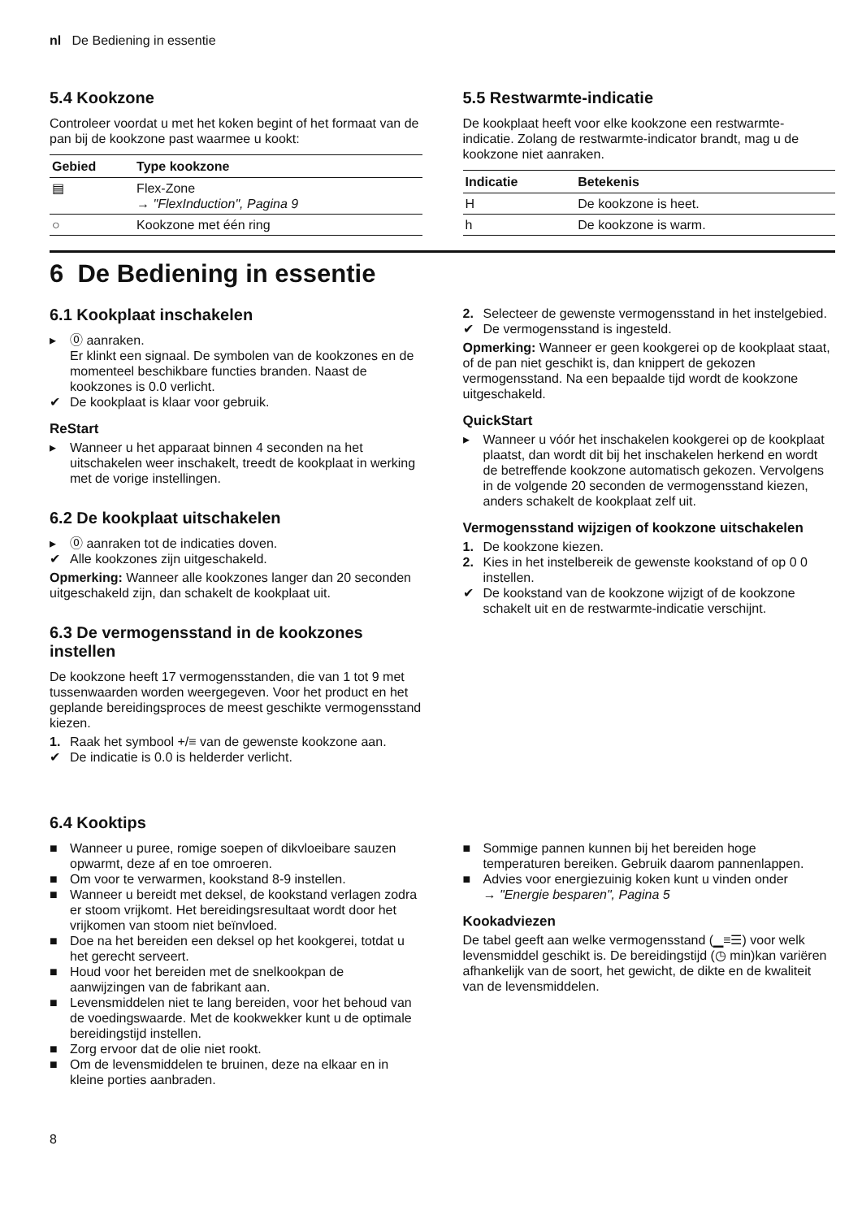nl De Bediening in essentie
5.4 Kookzone
Controleer voordat u met het koken begint of het formaat van de pan bij de kookzone past waarmee u kookt:
| Gebied | Type kookzone |
| --- | --- |
| ▤ | Flex-Zone → "FlexInduction", Pagina 9 |
| ○ | Kookzone met één ring |
5.5 Restwarmte-indicatie
De kookplaat heeft voor elke kookzone een restwarmte-indicatie. Zolang de restwarmte-indicator brandt, mag u de kookzone niet aanraken.
| Indicatie | Betekenis |
| --- | --- |
| H | De kookzone is heet. |
| h | De kookzone is warm. |
6 De Bediening in essentie
6.1 Kookplaat inschakelen
▸ ⓪ aanraken.
Er klinkt een signaal. De symbolen van de kookzones en de momenteel beschikbare functies branden. Naast de kookzones is 0.0 verlicht.
✔ De kookplaat is klaar voor gebruik.
ReStart
▸ Wanneer u het apparaat binnen 4 seconden na het uitschakelen weer inschakelt, treedt de kookplaat in werking met de vorige instellingen.
6.2 De kookplaat uitschakelen
▸ ⓪ aanraken tot de indicaties doven.
✔ Alle kookzones zijn uitgeschakeld.
Opmerking: Wanneer alle kookzones langer dan 20 seconden uitgeschakeld zijn, dan schakelt de kookplaat uit.
6.3 De vermogensstand in de kookzones instellen
De kookzone heeft 17 vermogensstanden, die van 1 tot 9 met tussenwaarden worden weergegeven. Voor het product en het geplande bereidingsproces de meest geschikte vermogensstand kiezen.
1. Raak het symbool +/≡ van de gewenste kookzone aan.
✔ De indicatie is 0.0 is helderder verlicht.
2. Selecteer de gewenste vermogensstand in het instelgebied.
✔ De vermogensstand is ingesteld.
Opmerking: Wanneer er geen kookgerei op de kookplaat staat, of de pan niet geschikt is, dan knippert de gekozen vermogensstand. Na een bepaalde tijd wordt de kookzone uitgeschakeld.
QuickStart
▸ Wanneer u vóór het inschakelen kookgerei op de kookplaat plaatst, dan wordt dit bij het inschakelen herkend en wordt de betreffende kookzone automatisch gekozen. Vervolgens in de volgende 20 seconden de vermogensstand kiezen, anders schakelt de kookplaat zelf uit.
Vermogensstand wijzigen of kookzone uitschakelen
1. De kookzone kiezen.
2. Kies in het instelbereik de gewenste kookstand of op 0 0 instellen.
✔ De kookstand van de kookzone wijzigt of de kookzone schakelt uit en de restwarmte-indicatie verschijnt.
6.4 Kooktips
■ Wanneer u puree, romige soepen of dikvloeibare sauzen opwarmt, deze af en toe omroeren.
■ Om voor te verwarmen, kookstand 8-9 instellen.
■ Wanneer u bereidt met deksel, de kookstand verlagen zodra er stoom vrijkomt. Het bereidingsresultaat wordt door het vrijkomen van stoom niet beïnvloed.
■ Doe na het bereiden een deksel op het kookgerei, totdat u het gerecht serveert.
■ Houd voor het bereiden met de snelkookpan de aanwijzingen van de fabrikant aan.
■ Levensmiddelen niet te lang bereiden, voor het behoud van de voedingswaarde. Met de kookwekker kunt u de optimale bereidingstijd instellen.
■ Zorg ervoor dat de olie niet rookt.
■ Om de levensmiddelen te bruinen, deze na elkaar en in kleine porties aanbraden.
■ Sommige pannen kunnen bij het bereiden hoge temperaturen bereiken. Gebruik daarom pannenlappen.
■ Advies voor energiezuinig koken kunt u vinden onder
→ "Energie besparen", Pagina 5
Kookadviezen
De tabel geeft aan welke vermogensstand (▁≡☰) voor welk levensmiddel geschikt is. De bereidingstijd (◷ min)kan variëren afhankelijk van de soort, het gewicht, de dikte en de kwaliteit van de levensmiddelen.
8